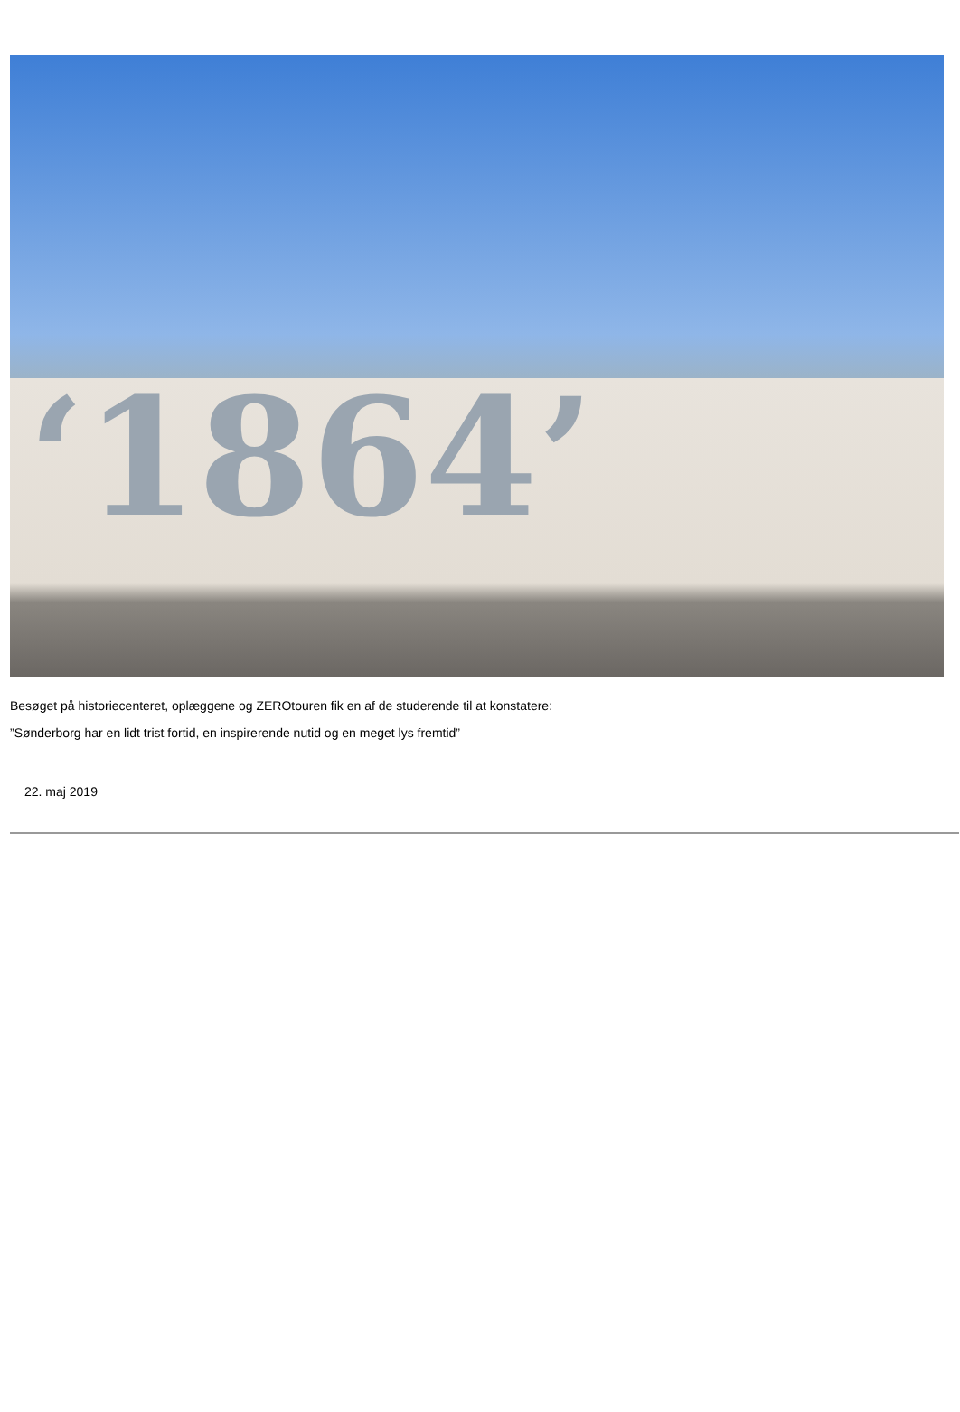‘1864’
Besøget på historiecenteret, oplæggene og ZEROtouren fik en af de studerende til at konstatere:
”Sønderborg har en lidt trist fortid, en inspirerende nutid og en meget lys fremtid”
22. maj 2019